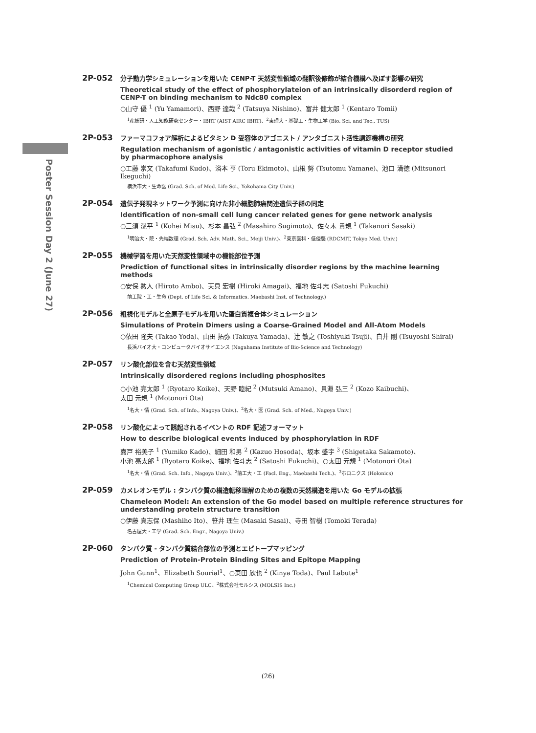Poster Session Day 2 (June 27)
2P-052
分子動力学シミュレーションを用いた CENP-T 天然変性領域の翻訳後修飾が結合機構へ及ぼす影響の研究
Theoretical study of the effect of phosphorylateion of an intrinsically disorderd region of CENP-T on binding mechanism to Ndc80 complex
○山守 優 <sup>1</sup> (Yu Yamamori)、西野 達哉 <sup>2</sup> (Tatsuya Nishino)、富井 健太郎 <sup>1</sup> (Kentaro Tomii)
<sup>1</sup> 産総研・人工知能研究センター・IBRT (AIST AIRC IBRT)、<sup>2</sup>東理大・基礎工・生物工学 (Bio. Sci, and Tec., TUS)
2P-053
ファーマコフォア解析によるビタミン D 受容体のアゴニスト / アンタゴニスト活性調節機構の研究
Regulation mechanism of agonistic / antagonistic activities of vitamin D receptor studied by pharmacophore analysis
○工藤 崇文 (Takafumi Kudo)、浴本 亨 (Toru Ekimoto)、山根 努 (Tsutomu Yamane)、池口 満徳 (Mitsunori Ikeguchi)
横浜市大・生命医 (Grad. Sch. of Med. Life Sci., Yokohama City Univ.)
2P-054
遺伝子発現ネットワーク予測に向けた非小細胞肺癌関連遺伝子群の同定
Identification of non-small cell lung cancer related genes for gene network analysis
○三須 滉平 <sup>1</sup> (Kohei Misu)、杉本 昌弘 <sup>2</sup> (Masahiro Sugimoto)、佐々木 貴規 <sup>1</sup> (Takanori Sasaki)
<sup>1</sup> 明治大・院・先端数理 (Grad. Sch. Adv. Math. Sci., Meiji Univ.)、<sup>2</sup>東京医科・低侵襲 (RDCMIT, Tokyo Med. Univ.)
2P-055
機械学習を用いた天然変性領域中の機能部位予測
Prediction of functional sites in intrinsically disorder regions by the machine learning methods
○安保 勲人 (Hiroto Ambo)、天貝 宏樹 (Hiroki Amagai)、福地 佐斗志 (Satoshi Fukuchi)
前工院・工・生命 (Dept. of Life Sci. & Informatics. Maebashi Inst. of Technology.)
2P-056
粗視化モデルと全原子モデルを用いた蛋白質複合体シミュレーション
Simulations of Protein Dimers using a Coarse-Grained Model and All-Atom Models
○依田 隆夫 (Takao Yoda)、山田 拓弥 (Takuya Yamada)、辻 敏之 (Toshiyuki Tsuji)、白井 剛 (Tsuyoshi Shirai)
長浜バイオ大・コンピュータバイオサイエンス (Nagahama Institute of Bio-Science and Technology)
2P-057
リン酸化部位を含む天然変性領域
Intrinsically disordered regions including phosphosites
○小池 亮太郎 <sup>1</sup> (Ryotaro Koike)、天野 睦紀 <sup>2</sup> (Mutsuki Amano)、貝淵 弘三 <sup>2</sup> (Kozo Kaibuchi)、
太田 元規 <sup>1</sup> (Motonori Ota)
<sup>1</sup> 名大・情 (Grad. Sch. of Info., Nagoya Univ.)、<sup>2</sup>名大・医 (Grad. Sch. of Med., Nagoya Univ.)
2P-058
リン酸化によって誘起されるイベントの RDF 記述フォーマット
How to describe biological events induced by phosphorylation in RDF
嘉戸 裕美子 <sup>1</sup> (Yumiko Kado)、細田 和男 <sup>2</sup> (Kazuo Hosoda)、坂本 盛宇 <sup>3</sup> (Shigetaka Sakamoto)、
小池 亮太郎 <sup>1</sup> (Ryotaro Koike)、福地 佐斗志 <sup>2</sup> (Satoshi Fukuchi)、○太田 元規 <sup>1</sup> (Motonori Ota)
<sup>1</sup> 名大・情 (Grad. Sch. Info., Nagoya Univ.)、<sup>2</sup>前工大・工 (Facl. Eng., Maebashi Tech.)、<sup>3</sup>ホロニクス (Holonics)
2P-059
カメレオンモデル : タンパク質の構造転移理解のための複数の天然構造を用いた Go モデルの拡張
Chameleon Model: An extension of the Go model based on multiple reference structures for understanding protein structure transition
○伊藤 真志保 (Mashiho Ito)、笹井 理生 (Masaki Sasai)、寺田 智樹 (Tomoki Terada)
名古屋大・工学 (Grad. Sch. Engr., Nagoya Univ.)
2P-060
タンパク質 - タンパク質結合部位の予測とエピトープマッピング
Prediction of Protein-Protein Binding Sites and Epitope Mapping
John Gunn<sup>1</sup>、Elizabeth Sourial<sup>1</sup>、○東田 欣也 <sup>2</sup> (Kinya Toda)、Paul Labute<sup>1</sup>
<sup>1</sup> Chemical Computing Group ULC、<sup>2</sup>株式会社モルシス (MOLSIS Inc.)
(26)